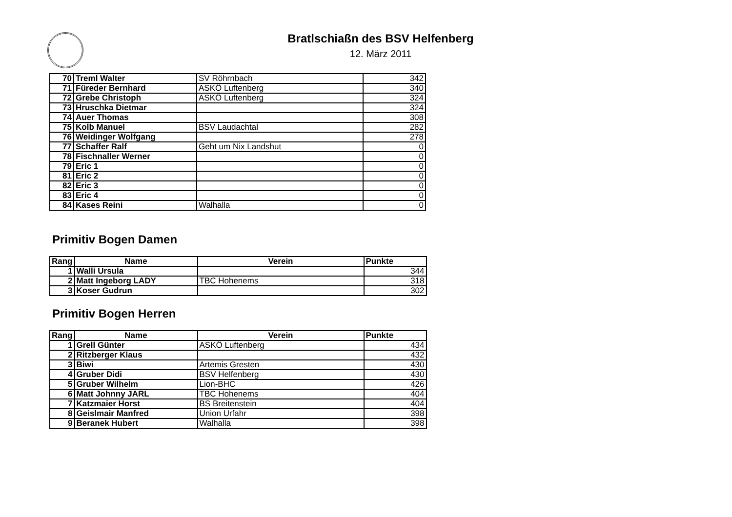Bratlschiaßn des BSV Helfenberg
12. März 2011
| 70 | Treml Walter | SV Röhrnbach | 342 |
| 71 | Füreder Bernhard | ASKÖ Luftenberg | 340 |
| 72 | Grebe Christoph | ASKÖ Luftenberg | 324 |
| 73 | Hruschka Dietmar | | 324 |
| 74 | Auer Thomas | | 308 |
| 75 | Kolb Manuel | BSV Laudachtal | 282 |
| 76 | Weidinger Wolfgang | | 278 |
| 77 | Schaffer Ralf | Geht um Nix Landshut | 0 |
| 78 | Fischnaller Werner | | 0 |
| 79 | Eric 1 | | 0 |
| 81 | Eric 2 | | 0 |
| 82 | Eric 3 | | 0 |
| 83 | Eric 4 | | 0 |
| 84 | Kases Reini | Walhalla | 0 |
Primitiv Bogen Damen
| Rang | Name | Verein | Punkte |
| --- | --- | --- | --- |
| 1 | Walli Ursula | | 344 |
| 2 | Matt Ingeborg LADY | TBC Hohenems | 318 |
| 3 | Koser Gudrun | | 302 |
Primitiv Bogen Herren
| Rang | Name | Verein | Punkte |
| --- | --- | --- | --- |
| 1 | Grell Günter | ASKÖ Luftenberg | 434 |
| 2 | Ritzberger Klaus | | 432 |
| 3 | Biwi | Artemis Gresten | 430 |
| 4 | Gruber Didi | BSV Helfenberg | 430 |
| 5 | Gruber Wilhelm | Lion-BHC | 426 |
| 6 | Matt Johnny JARL | TBC Hohenems | 404 |
| 7 | Katzmaier Horst | BS Breitenstein | 404 |
| 8 | Geislmair Manfred | Union Urfahr | 398 |
| 9 | Beranek Hubert | Walhalla | 398 |